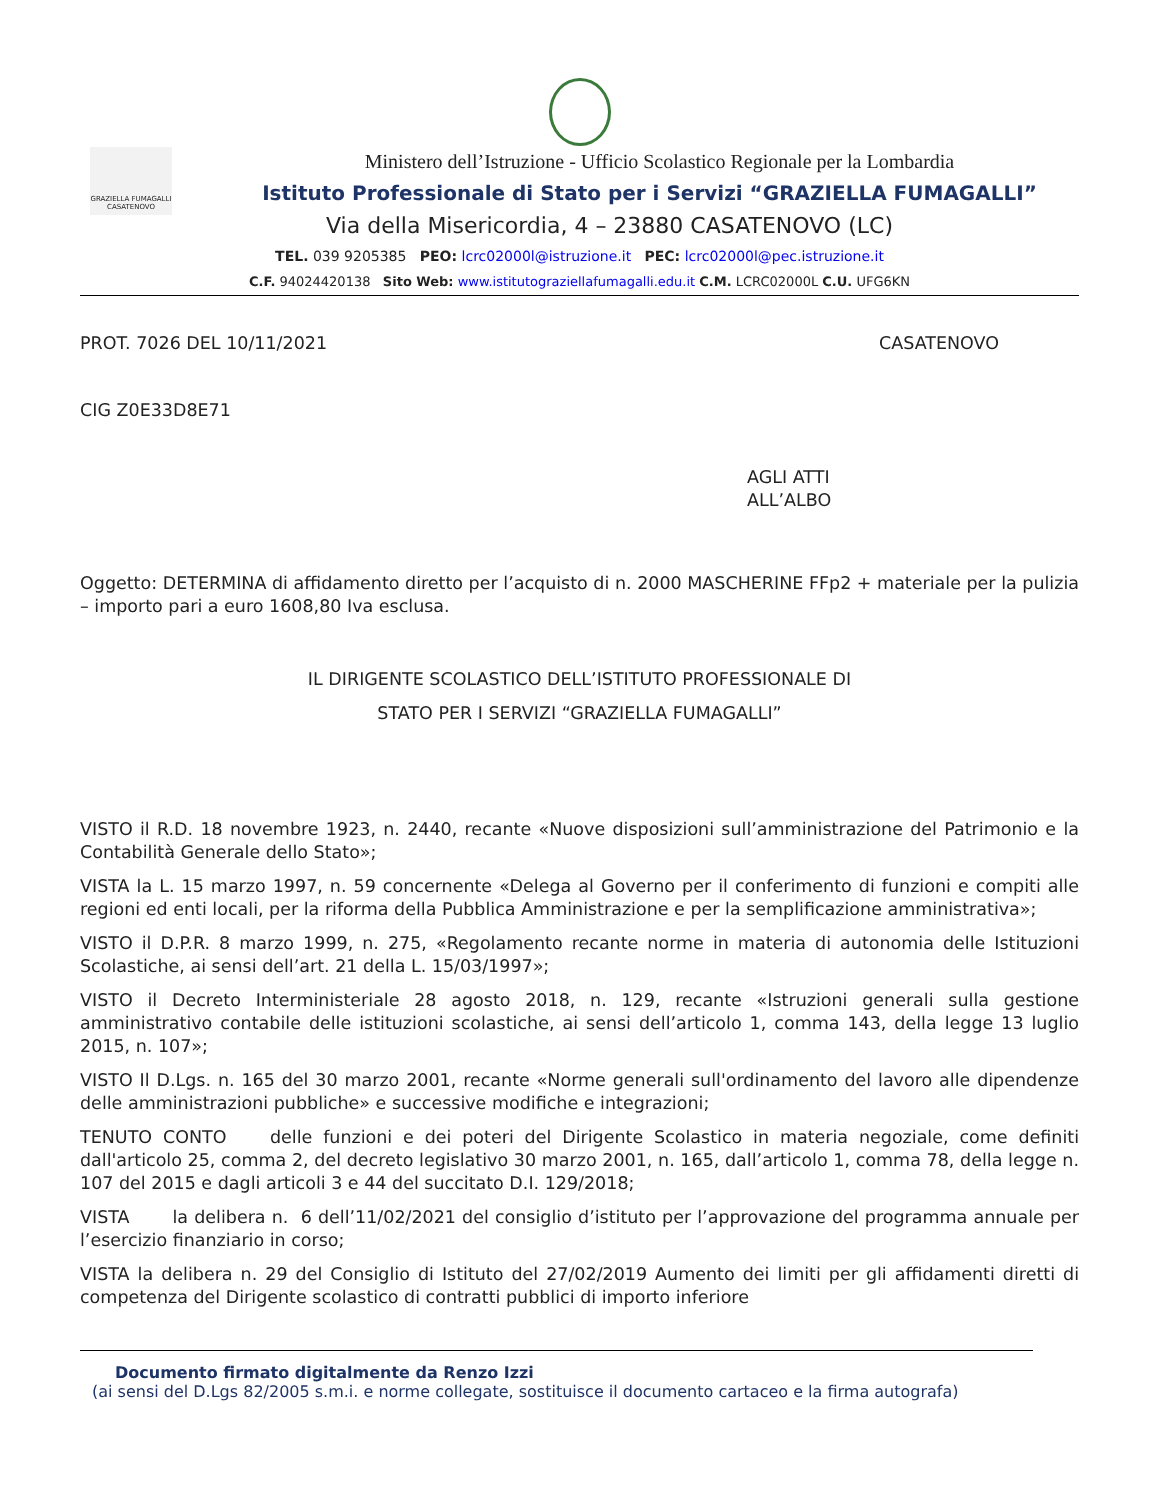GRAZIELLA FUMAGALLI CASATENOVO
Ministero dell’Istruzione - Ufficio Scolastico Regionale per la Lombardia
Istituto Professionale di Stato per i Servizi “GRAZIELLA FUMAGALLI”
Via della Misericordia, 4 – 23880 CASATENOVO (LC)
TEL. 039 9205385 PEO: lcrc02000l@istruzione.it PEC: lcrc02000l@pec.istruzione.it
C.F. 94024420138 Sito Web: www.istitutograziellafumagalli.edu.it C.M. LCRC02000L C.U. UFG6KN
PROT. 7026 DEL 10/11/2021 CASATENOVO
CIG Z0E33D8E71
AGLI ATTI
ALL’ALBO
Oggetto: DETERMINA di affidamento diretto per l’acquisto di n. 2000 MASCHERINE FFp2 + materiale per la pulizia – importo pari a euro 1608,80 Iva esclusa.
IL DIRIGENTE SCOLASTICO DELL’ISTITUTO PROFESSIONALE DI
STATO PER I SERVIZI “GRAZIELLA FUMAGALLI”
VISTO il R.D. 18 novembre 1923, n. 2440, recante «Nuove disposizioni sull’amministrazione del Patrimonio e la Contabilità Generale dello Stato»;
VISTA la L. 15 marzo 1997, n. 59 concernente «Delega al Governo per il conferimento di funzioni e compiti alle regioni ed enti locali, per la riforma della Pubblica Amministrazione e per la semplificazione amministrativa»;
VISTO il D.P.R. 8 marzo 1999, n. 275, «Regolamento recante norme in materia di autonomia delle Istituzioni Scolastiche, ai sensi dell’art. 21 della L. 15/03/1997»;
VISTO il Decreto Interministeriale 28 agosto 2018, n. 129, recante «Istruzioni generali sulla gestione amministrativo contabile delle istituzioni scolastiche, ai sensi dell’articolo 1, comma 143, della legge 13 luglio 2015, n. 107»;
VISTO Il D.Lgs. n. 165 del 30 marzo 2001, recante «Norme generali sull'ordinamento del lavoro alle dipendenze delle amministrazioni pubbliche» e successive modifiche e integrazioni;
TENUTO CONTO delle funzioni e dei poteri del Dirigente Scolastico in materia negoziale, come definiti dall'articolo 25, comma 2, del decreto legislativo 30 marzo 2001, n. 165, dall’articolo 1, comma 78, della legge n. 107 del 2015 e dagli articoli 3 e 44 del succitato D.I. 129/2018;
VISTA la delibera n. 6 dell’11/02/2021 del consiglio d’istituto per l’approvazione del programma annuale per l’esercizio finanziario in corso;
VISTA la delibera n. 29 del Consiglio di Istituto del 27/02/2019 Aumento dei limiti per gli affidamenti diretti di competenza del Dirigente scolastico di contratti pubblici di importo inferiore
Documento firmato digitalmente da Renzo Izzi
(ai sensi del D.Lgs 82/2005 s.m.i. e norme collegate, sostituisce il documento cartaceo e la firma autografa)